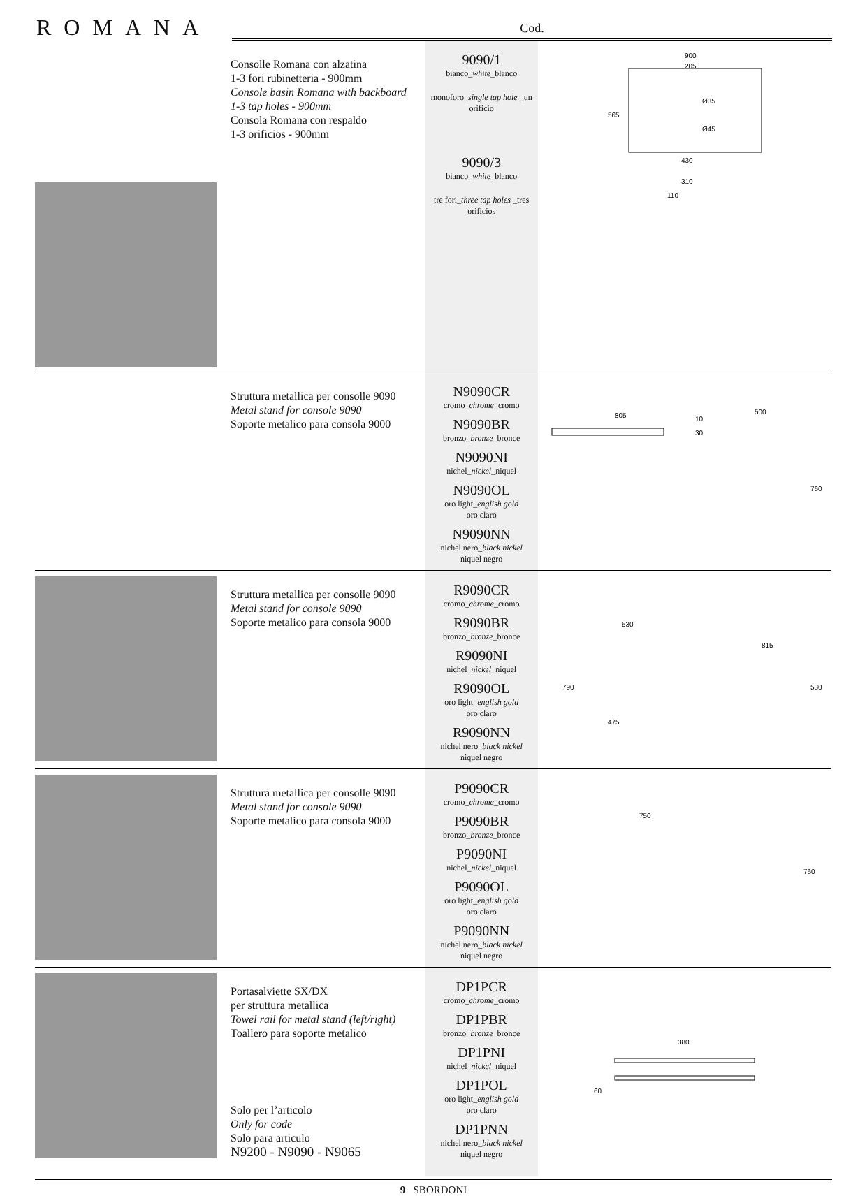ROMANA
Cod.
| | Consolle Romana con alzatina 1-3 fori rubinetteria - 900mm Console basin Romana with backboard 1-3 tap holes - 900mm Consola Romana con respaldo 1-3 orificios - 900mm | 9090/1 bianco_ white _blanco monoforo_ single tap hole _un orificio 9090/3 bianco_ white _blanco tre fori_ three tap holes _tres orificios | 900 205 Ø35 Ø45 565 430 310 110 |
| | Struttura metallica per consolle 9090 Metal stand for console 9090 Soporte metalico para consola 9000 | N9090CR cromo_ chrome _cromo N9090BR bronzo_ bronze _bronce N9090NI nichel_ nickel _niquel N9090OL oro light_ english gold oro claro N9090NN nichel nero_ black nickel niquel negro | 805 10 30 500 760 |
| | Struttura metallica per consolle 9090 Metal stand for console 9090 Soporte metalico para consola 9000 | R9090CR cromo_ chrome _cromo R9090BR bronzo_ bronze _bronce R9090NI nichel_ nickel _niquel R9090OL oro light_ english gold oro claro R9090NN nichel nero_ black nickel niquel negro | 530 790 475 815 530 |
| | Struttura metallica per consolle 9090 Metal stand for console 9090 Soporte metalico para consola 9000 | P9090CR cromo_ chrome _cromo P9090BR bronzo_ bronze _bronce P9090NI nichel_ nickel _niquel P9090OL oro light_ english gold oro claro P9090NN nichel nero_ black nickel niquel negro | 750 760 |
| | Portasalviette SX/DX per struttura metallica Towel rail for metal stand (left/right) Toallero para soporte metalico Solo per l’articolo Only for code Solo para articulo N9200 - N9090 - N9065 | DP1PCR cromo_ chrome _cromo DP1PBR bronzo_ bronze _bronce DP1PNI nichel_ nickel _niquel DP1POL oro light_ english gold oro claro DP1PNN nichel nero_ black nickel niquel negro | 380 60 |
9 SBORDONI